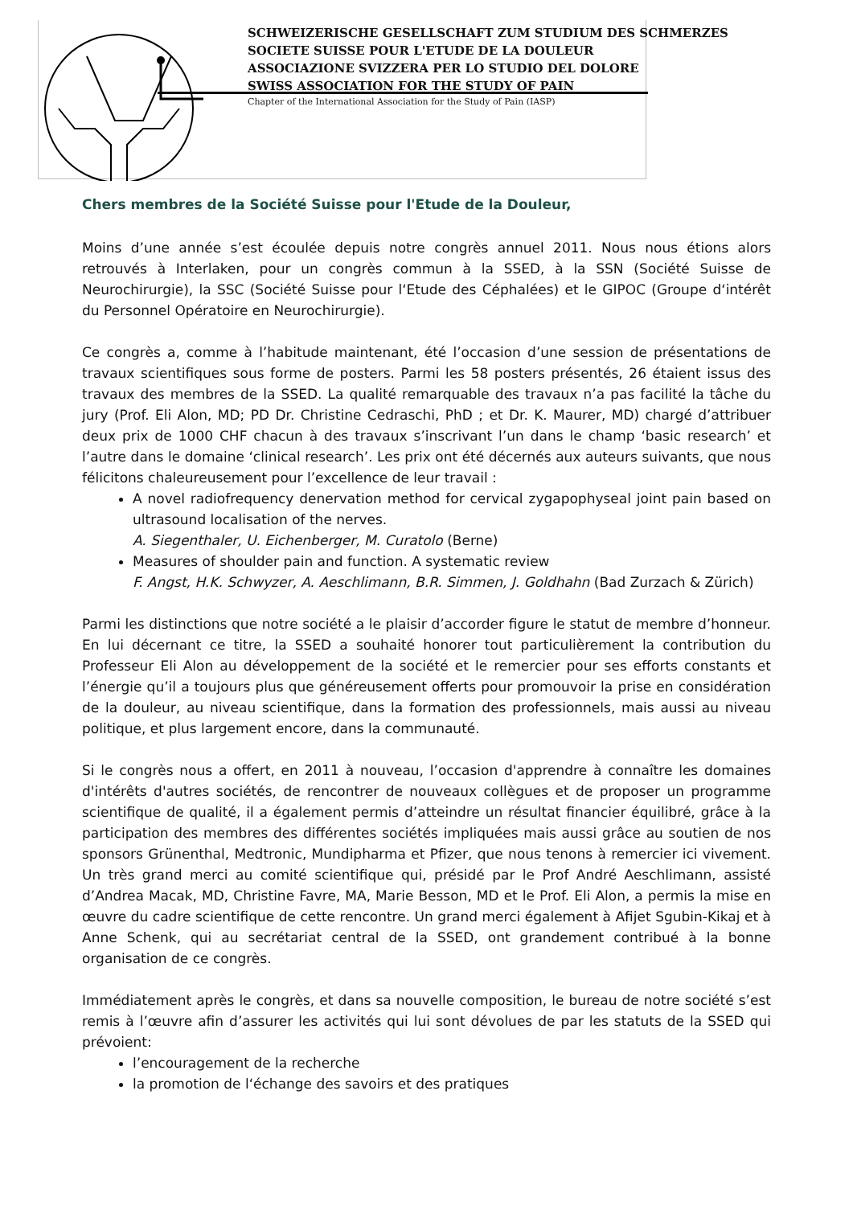SCHWEIZERISCHE GESELLSCHAFT ZUM STUDIUM DES SCHMERZES
SOCIETE SUISSE POUR L'ETUDE DE LA DOULEUR
ASSOCIAZIONE SVIZZERA PER LO STUDIO DEL DOLORE
SWISS ASSOCIATION FOR THE STUDY OF PAIN
Chapter of the International Association for the Study of Pain (IASP)
Chers membres de la Société Suisse pour l'Etude de la Douleur,
Moins d’une année s’est écoulée depuis notre congrès annuel 2011. Nous nous étions alors retrouvés à Interlaken, pour un congrès commun à la SSED, à la SSN (Société Suisse de Neurochirurgie), la SSC (Société Suisse pour l‘Etude des Céphalées) et le GIPOC (Groupe d‘intérêt du Personnel Opératoire en Neurochirurgie).
Ce congrès a, comme à l’habitude maintenant, été l’occasion d’une session de présentations de travaux scientifiques sous forme de posters. Parmi les 58 posters présentés, 26 étaient issus des travaux des membres de la SSED. La qualité remarquable des travaux n’a pas facilité la tâche du jury (Prof. Eli Alon, MD; PD Dr. Christine Cedraschi, PhD ; et Dr. K. Maurer, MD) chargé d’attribuer deux prix de 1000 CHF chacun à des travaux s’inscrivant l’un dans le champ ‘basic research’ et l’autre dans le domaine ‘clinical research’. Les prix ont été décernés aux auteurs suivants, que nous félicitons chaleureusement pour l’excellence de leur travail :
A novel radiofrequency denervation method for cervical zygapophyseal joint pain based on ultrasound localisation of the nerves.
A. Siegenthaler, U. Eichenberger, M. Curatolo (Berne)
Measures of shoulder pain and function. A systematic review
F. Angst, H.K. Schwyzer, A. Aeschlimann, B.R. Simmen, J. Goldhahn (Bad Zurzach & Zürich)
Parmi les distinctions que notre société a le plaisir d’accorder figure le statut de membre d’honneur. En lui décernant ce titre, la SSED a souhaité honorer tout particulièrement la contribution du Professeur Eli Alon au développement de la société et le remercier pour ses efforts constants et l’énergie qu’il a toujours plus que généreusement offerts pour promouvoir la prise en considération de la douleur, au niveau scientifique, dans la formation des professionnels, mais aussi au niveau politique, et plus largement encore, dans la communauté.
Si le congrès nous a offert, en 2011 à nouveau, l’occasion d'apprendre à connaître les domaines d'intérêts d'autres sociétés, de rencontrer de nouveaux collègues et de proposer un programme scientifique de qualité, il a également permis d’atteindre un résultat financier équilibré, grâce à la participation des membres des différentes sociétés impliquées mais aussi grâce au soutien de nos sponsors Grünenthal, Medtronic, Mundipharma et Pfizer, que nous tenons à remercier ici vivement. Un très grand merci au comité scientifique qui, présidé par le Prof André Aeschlimann, assisté d’Andrea Macak, MD, Christine Favre, MA, Marie Besson, MD et le Prof. Eli Alon, a permis la mise en œuvre du cadre scientifique de cette rencontre. Un grand merci également à Afijet Sgubin-Kikaj et à Anne Schenk, qui au secrétariat central de la SSED, ont grandement contribué à la bonne organisation de ce congrès.
Immédiatement après le congrès, et dans sa nouvelle composition, le bureau de notre société s’est remis à l’œuvre afin d’assurer les activités qui lui sont dévolues de par les statuts de la SSED qui prévoient:
l’encouragement de la recherche
la promotion de l‘échange des savoirs et des pratiques